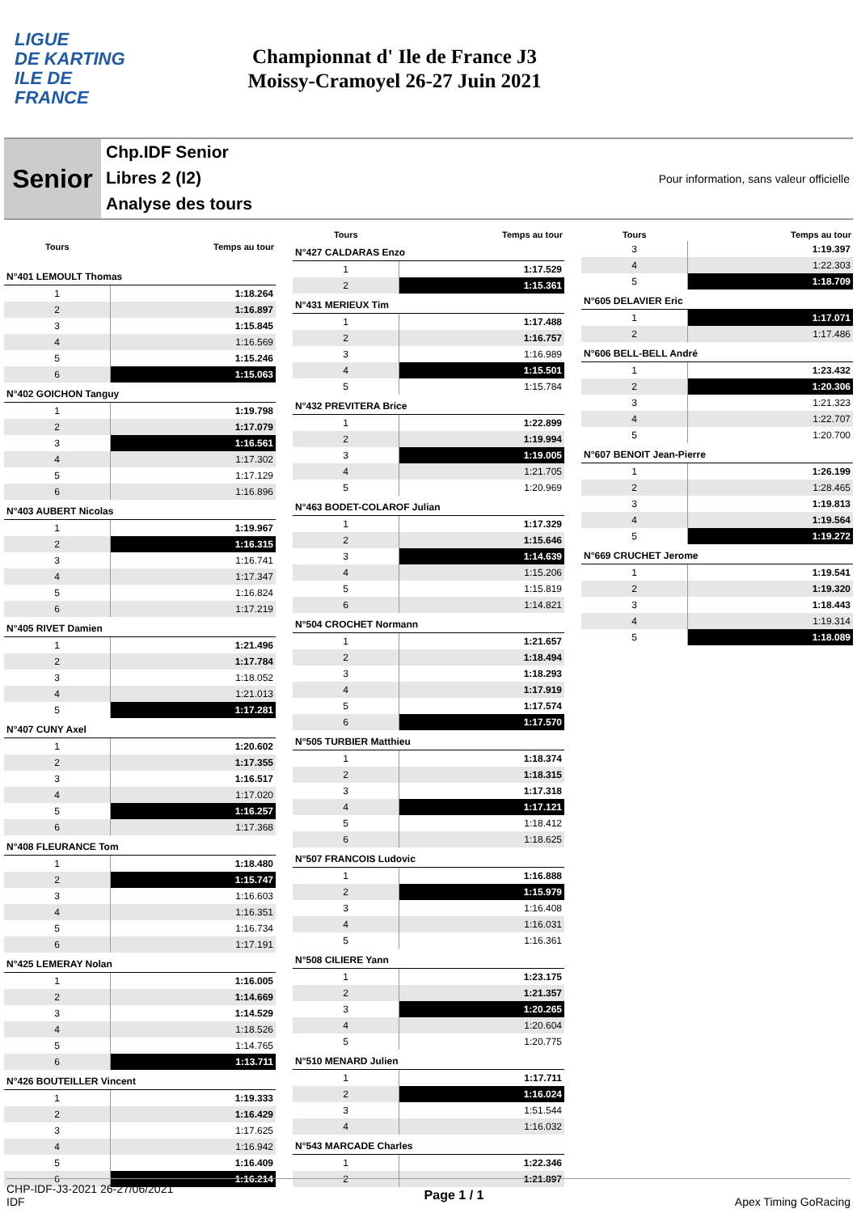LIGUE
DE KARTING
ILE DE
FRANCE
Championnat d' Ile de France J3
Moissy-Cramoyel 26-27 Juin 2021
Senior
Chp.IDF Senior
Libres 2 (I2)
Analyse des tours
Pour information, sans valeur officielle
| Tours | Temps au tour |
| --- | --- |
| N°401 LEMOULT Thomas | |
| 1 | 1:18.264 |
| 2 | 1:16.897 |
| 3 | 1:15.845 |
| 4 | 1:16.569 |
| 5 | 1:15.246 |
| 6 | 1:15.063 |
| N°402 GOICHON Tanguy | |
| 1 | 1:19.798 |
| 2 | 1:17.079 |
| 3 | 1:16.561 |
| 4 | 1:17.302 |
| 5 | 1:17.129 |
| 6 | 1:16.896 |
| N°403 AUBERT Nicolas | |
| 1 | 1:19.967 |
| 2 | 1:16.315 |
| 3 | 1:16.741 |
| 4 | 1:17.347 |
| 5 | 1:16.824 |
| 6 | 1:17.219 |
| N°405 RIVET Damien | |
| 1 | 1:21.496 |
| 2 | 1:17.784 |
| 3 | 1:18.052 |
| 4 | 1:21.013 |
| 5 | 1:17.281 |
| N°407 CUNY Axel | |
| 1 | 1:20.602 |
| 2 | 1:17.355 |
| 3 | 1:16.517 |
| 4 | 1:17.020 |
| 5 | 1:16.257 |
| 6 | 1:17.368 |
| N°408 FLEURANCE Tom | |
| 1 | 1:18.480 |
| 2 | 1:15.747 |
| 3 | 1:16.603 |
| 4 | 1:16.351 |
| 5 | 1:16.734 |
| 6 | 1:17.191 |
| N°425 LEMERAY Nolan | |
| 1 | 1:16.005 |
| 2 | 1:14.669 |
| 3 | 1:14.529 |
| 4 | 1:18.526 |
| 5 | 1:14.765 |
| 6 | 1:13.711 |
| N°426 BOUTEILLER Vincent | |
| 1 | 1:19.333 |
| 2 | 1:16.429 |
| 3 | 1:17.625 |
| 4 | 1:16.942 |
| 5 | 1:16.409 |
| 6 | 1:16.214 |
| Tours | Temps au tour |
| --- | --- |
| N°427 CALDARAS Enzo | |
| 1 | 1:17.529 |
| 2 | 1:15.361 |
| N°431 MERIEUX Tim | |
| 1 | 1:17.488 |
| 2 | 1:16.757 |
| 3 | 1:16.989 |
| 4 | 1:15.501 |
| 5 | 1:15.784 |
| N°432 PREVITERA Brice | |
| 1 | 1:22.899 |
| 2 | 1:19.994 |
| 3 | 1:19.005 |
| 4 | 1:21.705 |
| 5 | 1:20.969 |
| N°463 BODET-COLAROF Julian | |
| 1 | 1:17.329 |
| 2 | 1:15.646 |
| 3 | 1:14.639 |
| 4 | 1:15.206 |
| 5 | 1:15.819 |
| 6 | 1:14.821 |
| N°504 CROCHET Normann | |
| 1 | 1:21.657 |
| 2 | 1:18.494 |
| 3 | 1:18.293 |
| 4 | 1:17.919 |
| 5 | 1:17.574 |
| 6 | 1:17.570 |
| N°505 TURBIER Matthieu | |
| 1 | 1:18.374 |
| 2 | 1:18.315 |
| 3 | 1:17.318 |
| 4 | 1:17.121 |
| 5 | 1:18.412 |
| 6 | 1:18.625 |
| N°507 FRANCOIS Ludovic | |
| 1 | 1:16.888 |
| 2 | 1:15.979 |
| 3 | 1:16.408 |
| 4 | 1:16.031 |
| 5 | 1:16.361 |
| N°508 CILIERE Yann | |
| 1 | 1:23.175 |
| 2 | 1:21.357 |
| 3 | 1:20.265 |
| 4 | 1:20.604 |
| 5 | 1:20.775 |
| N°510 MENARD Julien | |
| 1 | 1:17.711 |
| 2 | 1:16.024 |
| 3 | 1:51.544 |
| 4 | 1:16.032 |
| N°543 MARCADE Charles | |
| 1 | 1:22.346 |
| 2 | 1:21.897 |
| Tours | Temps au tour |
| --- | --- |
| 3 | 1:19.397 |
| 4 | 1:22.303 |
| 5 | 1:18.709 |
| N°605 DELAVIER Eric | |
| 1 | 1:17.071 |
| 2 | 1:17.486 |
| N°606 BELL-BELL André | |
| 1 | 1:23.432 |
| 2 | 1:20.306 |
| 3 | 1:21.323 |
| 4 | 1:22.707 |
| 5 | 1:20.700 |
| N°607 BENOIT Jean-Pierre | |
| 1 | 1:26.199 |
| 2 | 1:28.465 |
| 3 | 1:19.813 |
| 4 | 1:19.564 |
| 5 | 1:19.272 |
| N°669 CRUCHET Jerome | |
| 1 | 1:19.541 |
| 2 | 1:19.320 |
| 3 | 1:18.443 |
| 4 | 1:19.314 |
| 5 | 1:18.089 |
CHP-IDF-J3-2021 26-27/06/2021
IDF
Page 1 / 1 Apex Timing GoRacing